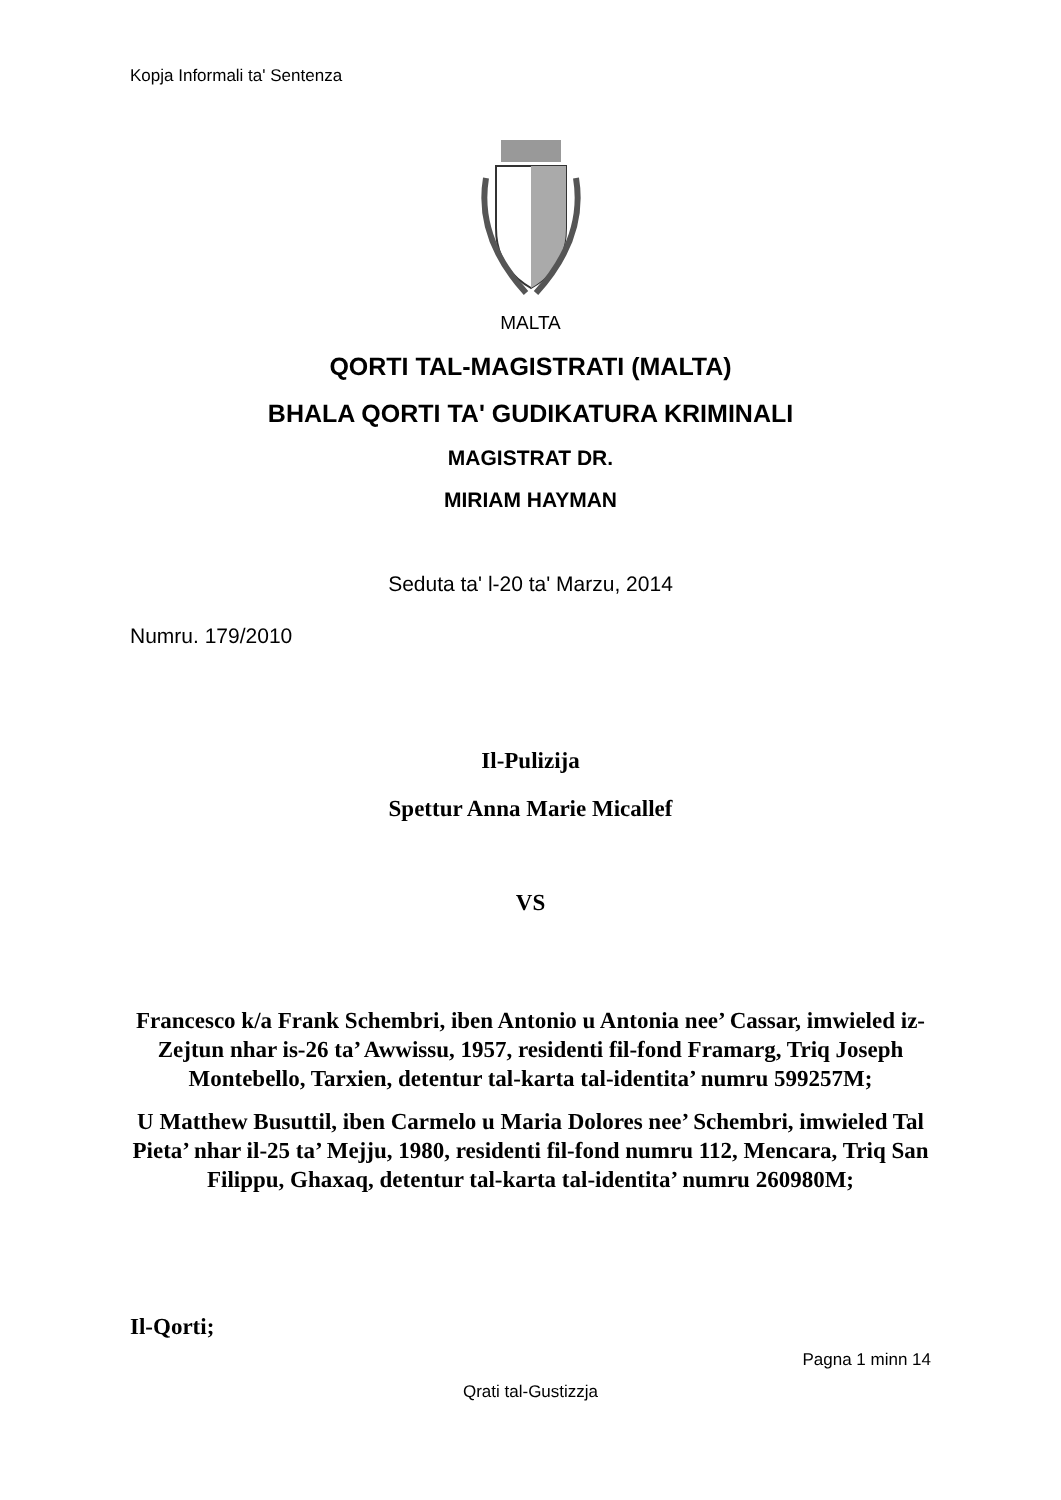Kopja Informali ta' Sentenza
MALTA
QORTI TAL-MAGISTRATI (MALTA)
BHALA QORTI TA' GUDIKATURA KRIMINALI
MAGISTRAT DR.
MIRIAM HAYMAN
Seduta ta' l-20 ta' Marzu, 2014
Numru. 179/2010
Il-Pulizija
Spettur Anna Marie Micallef
VS
Francesco k/a Frank Schembri, iben Antonio u Antonia nee’ Cassar, imwieled iz-Zejtun nhar is-26 ta’ Awwissu, 1957, residenti fil-fond Framarg, Triq Joseph Montebello, Tarxien, detentur tal-karta tal-identita’ numru 599257M;
U Matthew Busuttil, iben Carmelo u Maria Dolores nee’ Schembri, imwieled Tal Pieta’ nhar il-25 ta’ Mejju, 1980, residenti fil-fond numru 112, Mencara, Triq San Filippu, Ghaxaq, detentur tal-karta tal-identita’ numru 260980M;
Il-Qorti;
Pagna 1 minn 14
Qrati tal-Gustizzja